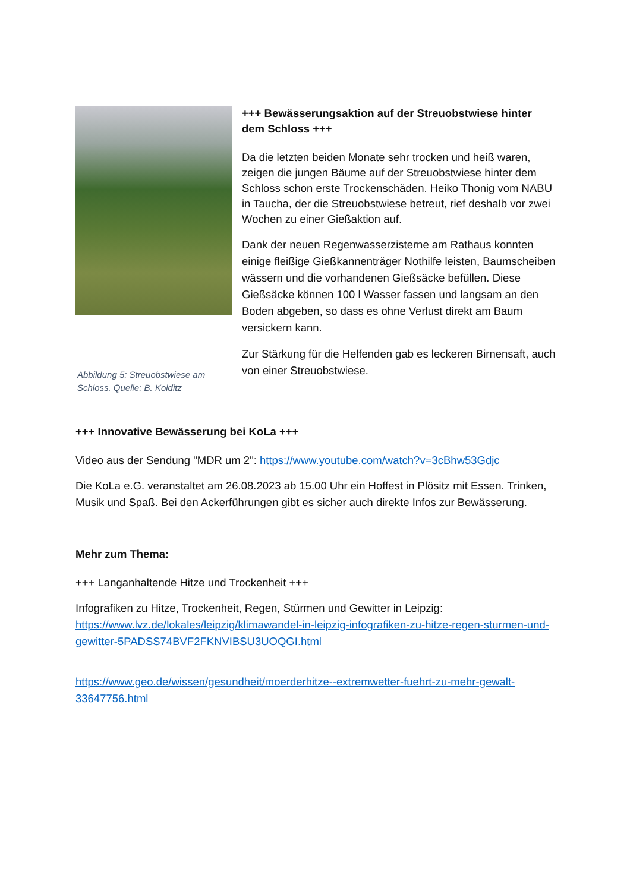Abbildung 5: Streuobstwiese am Schloss. Quelle: B. Kolditz
+++ Bewässerungsaktion auf der Streuobstwiese hinter dem Schloss +++
Da die letzten beiden Monate sehr trocken und heiß waren, zeigen die jungen Bäume auf der Streuobstwiese hinter dem Schloss schon erste Trockenschäden. Heiko Thonig vom NABU in Taucha, der die Streuobstwiese betreut, rief deshalb vor zwei Wochen zu einer Gießaktion auf.
Dank der neuen Regenwasserzisterne am Rathaus konnten einige fleißige Gießkannenträger Nothilfe leisten, Baumscheiben wässern und die vorhandenen Gießsäcke befüllen. Diese Gießsäcke können 100 l Wasser fassen und langsam an den Boden abgeben, so dass es ohne Verlust direkt am Baum versickern kann.
Zur Stärkung für die Helfenden gab es leckeren Birnensaft, auch von einer Streuobstwiese.
+++ Innovative Bewässerung bei KoLa +++
Video aus der Sendung "MDR um 2": https://www.youtube.com/watch?v=3cBhw53Gdjc
Die KoLa e.G. veranstaltet am 26.08.2023 ab 15.00 Uhr ein Hoffest in Plösitz mit Essen. Trinken, Musik und Spaß. Bei den Ackerführungen gibt es sicher auch direkte Infos zur Bewässerung.
Mehr zum Thema:
+++ Langanhaltende Hitze und Trockenheit +++
Infografiken zu Hitze, Trockenheit, Regen, Stürmen und Gewitter in Leipzig: https://www.lvz.de/lokales/leipzig/klimawandel-in-leipzig-infografiken-zu-hitze-regen-sturmen-und-gewitter-5PADSS74BVF2FKNVIBSU3UOQGI.html
https://www.geo.de/wissen/gesundheit/moerderhitze--extremwetter-fuehrt-zu-mehr-gewalt-33647756.html